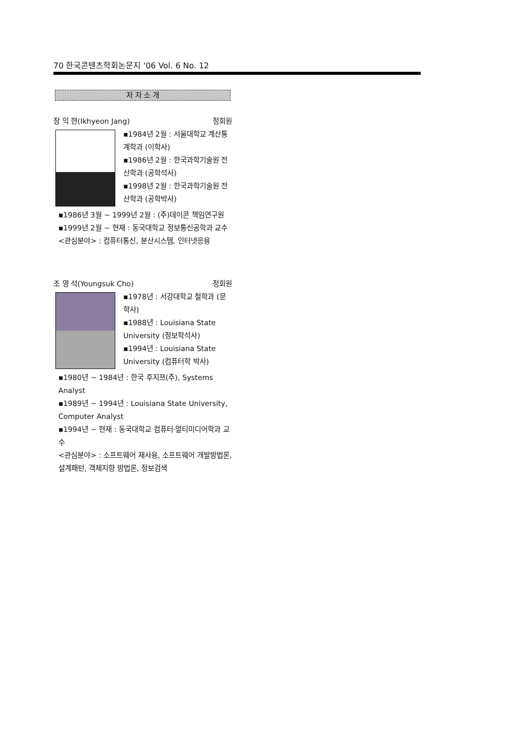70 한국콘텐츠학회논문지 '06 Vol. 6 No. 12
저 자 소 개
장 익 현(Ikhyeon Jang) 정회원
▪1984년 2월 : 서울대학교 계산통계학과 (이학사)
▪1986년 2월 : 한국과학기술원 전산학과 (공학석사)
▪1998년 2월 : 한국과학기술원 전산학과 (공학박사)
▪1986년 3월 ~ 1999년 2월 : (주)데이콘 책임연구원
▪1999년 2월 ~ 현재 : 동국대학교 정보통신공학과 교수
<관심분야> : 컴퓨터통신, 분산시스템, 인터넷응용
조 영 석(Youngsuk Cho) 정회원
▪1978년 : 서강대학교 철학과 (문학사)
▪1988년 : Louisiana State University (정보학석사)
▪1994년 : Louisiana State University (컴퓨터학 박사)
▪1980년 ~ 1984년 : 한국 후지쯔(주), Systems Analyst
▪1989년 ~ 1994년 : Louisiana State University, Computer Analyst
▪1994년 ~ 현재 : 동국대학교 컴퓨터·멀티미디어학과 교수
<관심분야> : 소프트웨어 재사용, 소프트웨어 개발방법론, 설계패턴, 객체지향 방법론, 정보검색